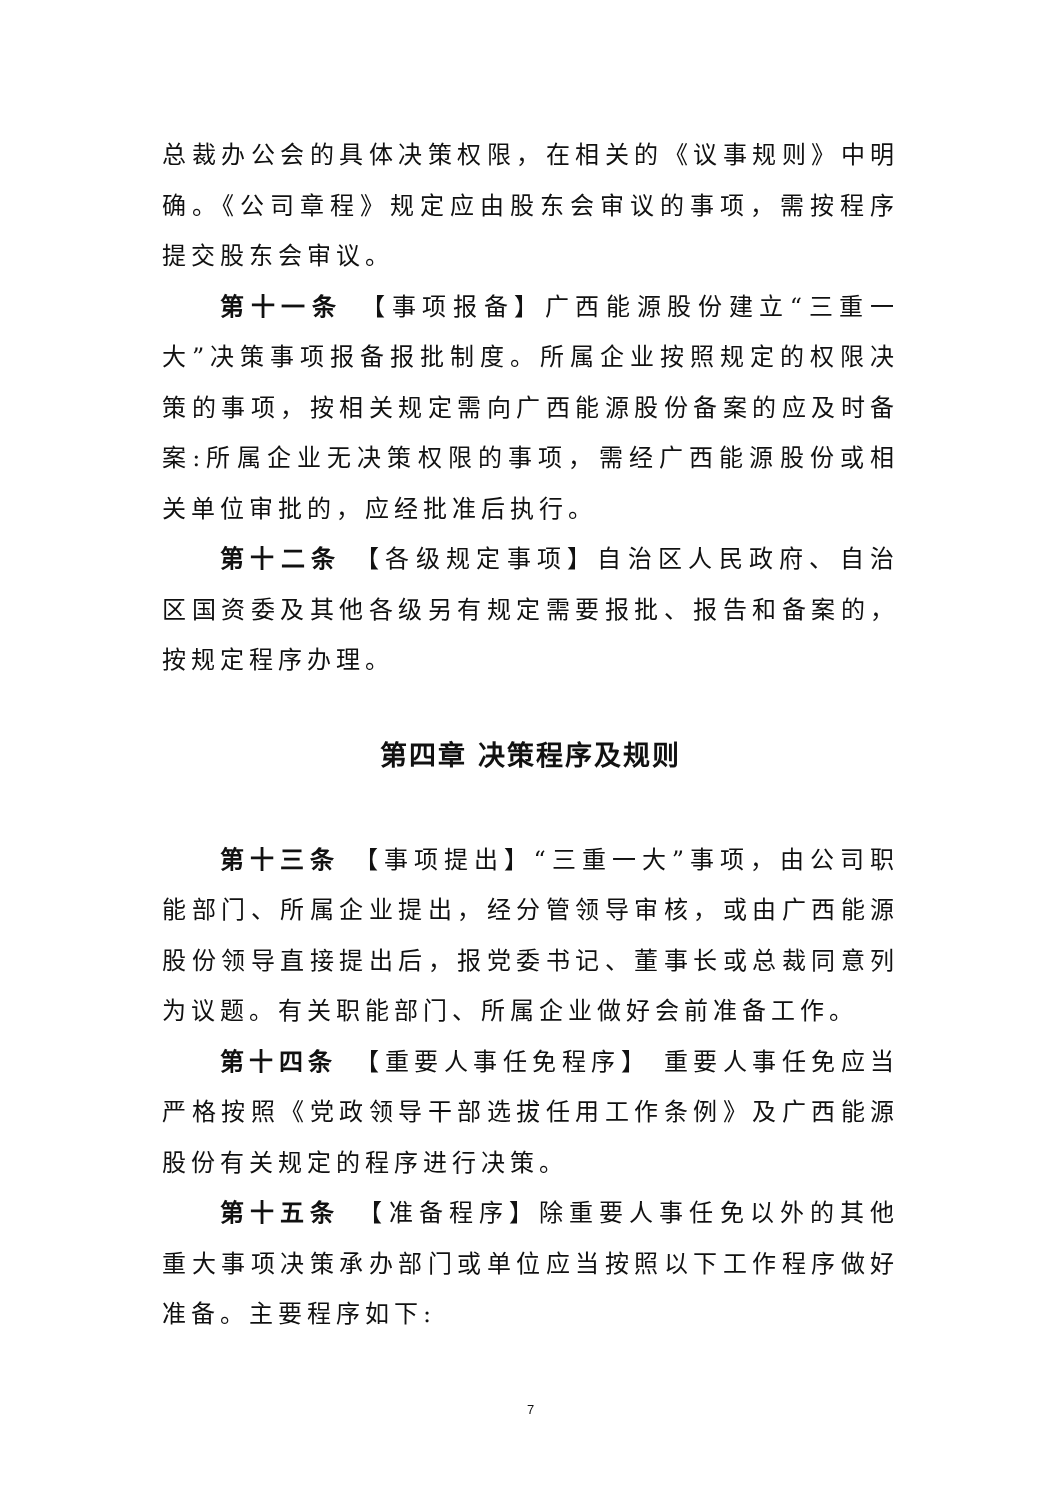总裁办公会的具体决策权限，在相关的《议事规则》中明确。《公司章程》规定应由股东会审议的事项，需按程序提交股东会审议。
第十一条　【事项报备】广西能源股份建立“三重一大”决策事项报备报批制度。所属企业按照规定的权限决策的事项，按相关规定需向广西能源股份备案的应及时备案:所属企业无决策权限的事项，需经广西能源股份或相关单位审批的，应经批准后执行。
第十二条 【各级规定事项】自治区人民政府、自治区国资委及其他各级另有规定需要报批、报告和备案的，按规定程序办理。
第四章 决策程序及规则
第十三条 【事项提出】“三重一大”事项，由公司职能部门、所属企业提出，经分管领导审核，或由广西能源股份领导直接提出后，报党委书记、董事长或总裁同意列为议题。有关职能部门、所属企业做好会前准备工作。
第十四条　【重要人事任免程序】 重要人事任免应当严格按照《党政领导干部选拔任用工作条例》及广西能源股份有关规定的程序进行决策。
第十五条　【准备程序】除重要人事任免以外的其他重大事项决策承办部门或单位应当按照以下工作程序做好准备。主要程序如下:
7